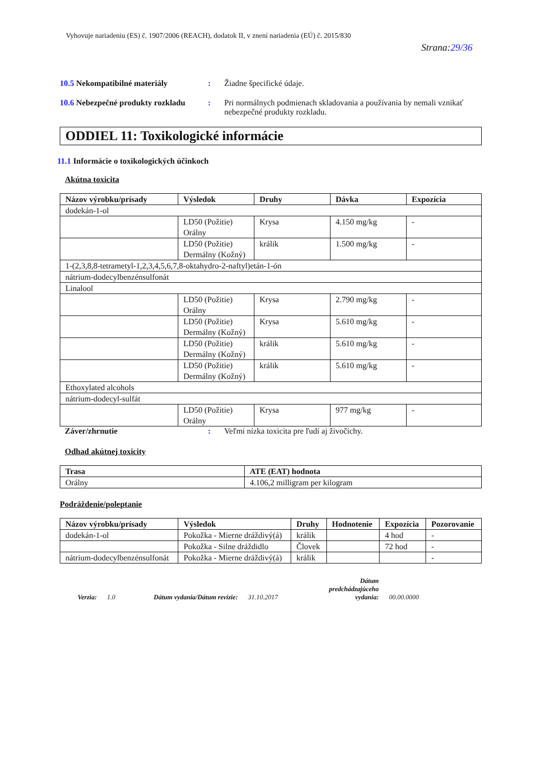Vyhovuje nariadeniu (ES) č. 1907/2006 (REACH), dodatok II, v znení nariadenia (EÚ) č. 2015/830
Strana:29/36
10.5 Nekompatibilné materiály : Žiadne špecifické údaje.
10.6 Nebezpečné produkty rozkladu
: Pri normálnych podmienach skladovania a používania by nemali vznikať nebezpečné produkty rozkladu.
ODDIEL 11: Toxikologické informácie
11.1 Informácie o toxikologických účinkoch
Akútna toxicita
| Názov výrobku/prísady | Výsledok | Druhy | Dávka | Expozícia |
| --- | --- | --- | --- | --- |
| dodekán-1-ol | | | | |
| | LD50 (Požitie) Orálny | Krysa | 4.150 mg/kg | - |
| | LD50 (Požitie) Dermálny (Kožný) | králik | 1.500 mg/kg | - |
| 1-(2,3,8,8-tetrametyl-1,2,3,4,5,6,7,8-oktahydro-2-naftyl)etán-1-ón | | | | |
| nátrium-dodecylbenzénsulfonát | | | | |
| Linalool | | | | |
| | LD50 (Požitie) Orálny | Krysa | 2.790 mg/kg | - |
| | LD50 (Požitie) Dermálny (Kožný) | Krysa | 5.610 mg/kg | - |
| | LD50 (Požitie) Dermálny (Kožný) | králik | 5.610 mg/kg | - |
| | LD50 (Požitie) Dermálny (Kožný) | králik | 5.610 mg/kg | - |
| Ethoxylated alcohols | | | | |
| nátrium-dodecyl-sulfát | | | | |
| | LD50 (Požitie) Orálny | Krysa | 977 mg/kg | - |
Záver/zhrnutie : Veľmi nízka toxicita pre ľudí aj živočíchy.
Odhad akútnej toxicity
| Trasa | ATE (EAT) hodnota |
| --- | --- |
| Orálny | 4.106,2 milligram per kilogram |
Podráždenie/poleptanie
| Názov výrobku/prísady | Výsledok | Druhy | Hodnotenie | Expozícia | Pozorovanie |
| --- | --- | --- | --- | --- | --- |
| dodekán-1-ol | Pokožka - Mierne dráždivý(á) | králik | | 4 hod | - |
| | Pokožka - Silne dráždidlo | Človek | | 72 hod | - |
| nátrium-dodecylbenzénsulfonát | Pokožka - Mierne dráždivý(á) | králik | | | - |
Verzia: 1.0 Dátum vydania/Dátum revízie: 31.10.2017 Dátum
predchádzajúceho
vydania: 00.00.0000